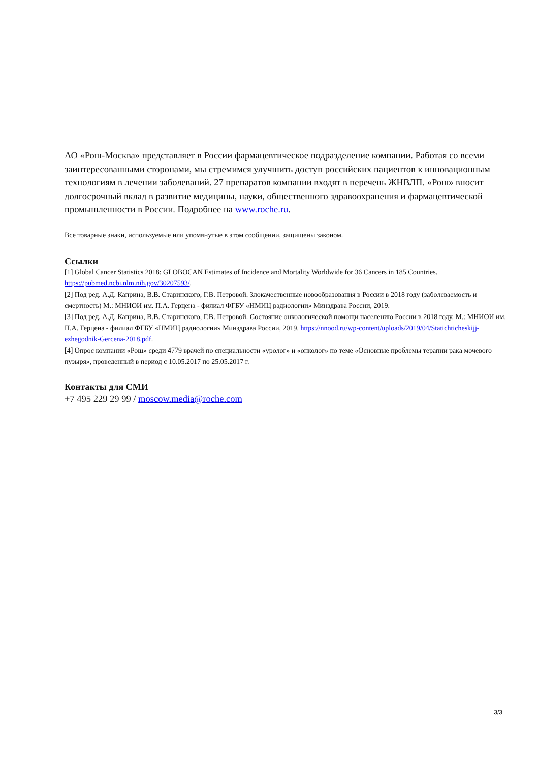АО «Рош-Москва» представляет в России фармацевтическое подразделение компании. Работая со всеми заинтересованными сторонами, мы стремимся улучшить доступ российских пациентов к инновационным технологиям в лечении заболеваний. 27 препаратов компании входят в перечень ЖНВЛП. «Рош» вносит долгосрочный вклад в развитие медицины, науки, общественного здравоохранения и фармацевтической промышленности в России. Подробнее на www.roche.ru.
Все товарные знаки, используемые или упомянутые в этом сообщении, защищены законом.
Ссылки
[1] Global Cancer Statistics 2018: GLOBOCAN Estimates of Incidence and Mortality Worldwide for 36 Cancers in 185 Countries. https://pubmed.ncbi.nlm.nih.gov/30207593/.
[2] Под ред. А.Д. Каприна, В.В. Старинского, Г.В. Петровой. Злокачественные новообразования в России в 2018 году (заболеваемость и смертность) М.: МНИОИ им. П.А. Герцена - филиал ФГБУ «НМИЦ радиологии» Минздрава России, 2019.
[3] Под ред. А.Д. Каприна, В.В. Старинского, Г.В. Петровой. Состояние онкологической помощи населению России в 2018 году. М.: МНИОИ им. П.А. Герцена - филиал ФГБУ «НМИЦ радиологии» Минздрава России, 2019. https://nnood.ru/wp-content/uploads/2019/04/Statichticheskijj-ezhegodnik-Gercena-2018.pdf.
[4] Опрос компании «Рош» среди 4779 врачей по специальности «уролог» и «онколог» по теме «Основные проблемы терапии рака мочевого пузыря», проведенный в период с 10.05.2017 по 25.05.2017 г.
Контакты для СМИ
+7 495 229 29 99 / moscow.media@roche.com
3/3